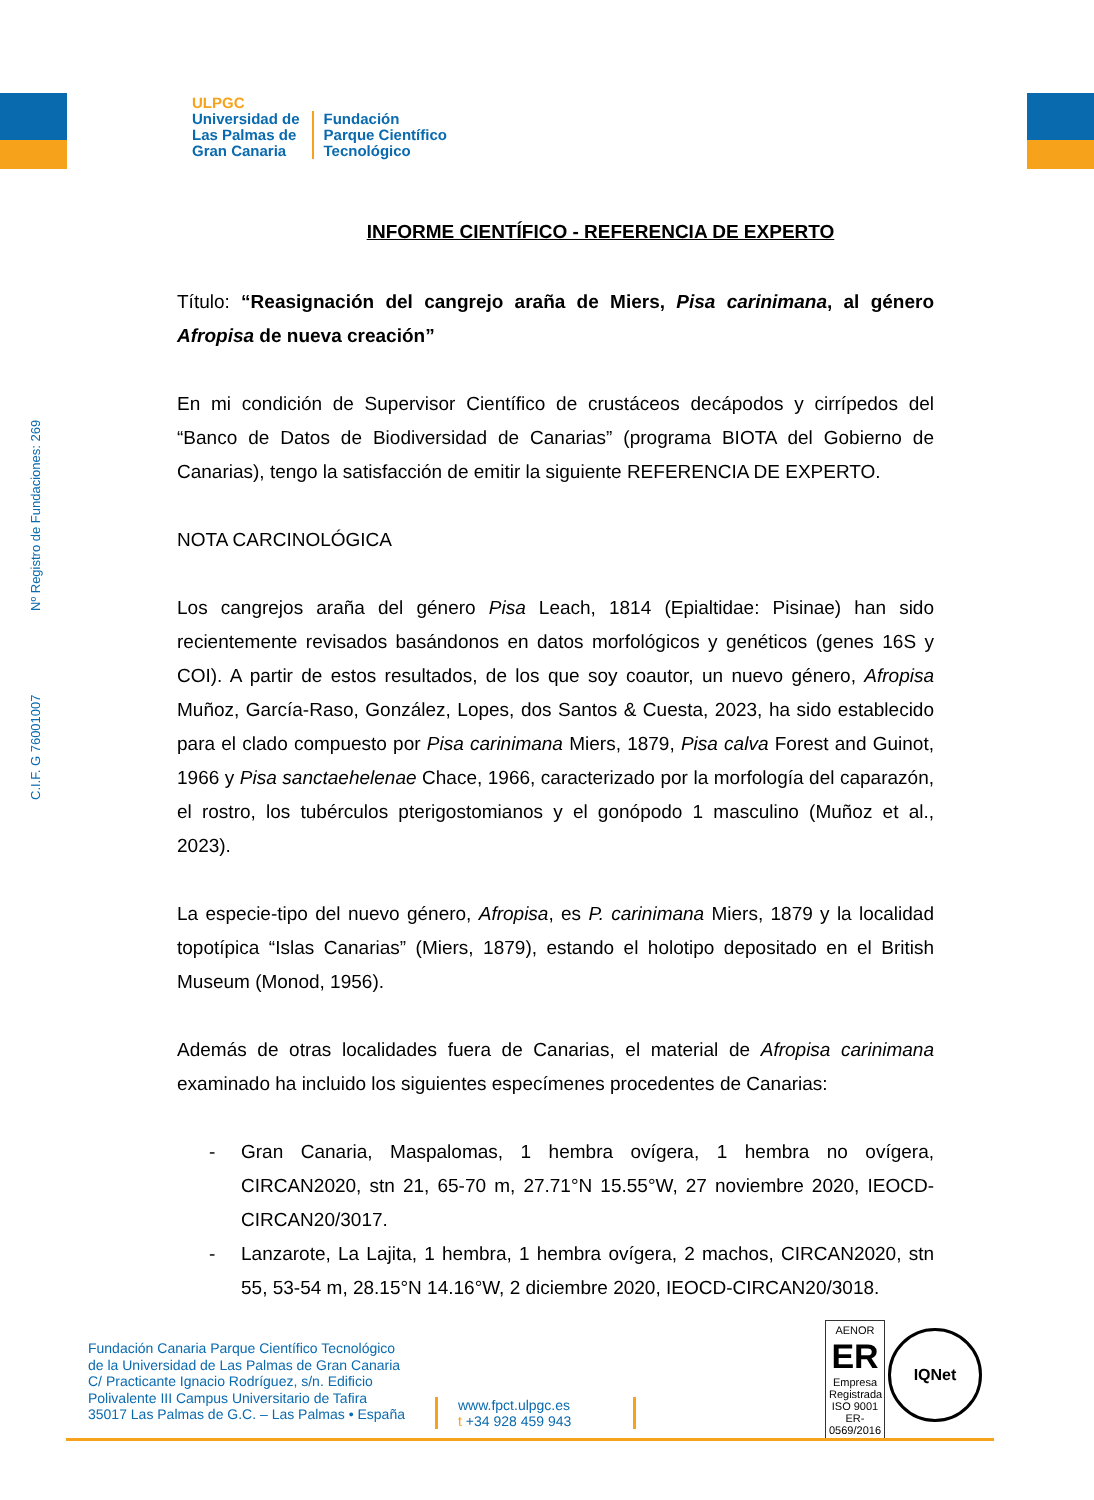ULPGC
Universidad de
Las Palmas de
Gran Canaria
Fundación
Parque Científico
Tecnológico
C.I.F. G 76001007 Nº Registro de Fundaciones: 269
INFORME CIENTÍFICO - REFERENCIA DE EXPERTO
Título: “Reasignación del cangrejo araña de Miers, Pisa carinimana, al género Afropisa de nueva creación”
En mi condición de Supervisor Científico de crustáceos decápodos y cirrípedos del “Banco de Datos de Biodiversidad de Canarias” (programa BIOTA del Gobierno de Canarias), tengo la satisfacción de emitir la siguiente REFERENCIA DE EXPERTO.
NOTA CARCINOLÓGICA
Los cangrejos araña del género Pisa Leach, 1814 (Epialtidae: Pisinae) han sido recientemente revisados basándonos en datos morfológicos y genéticos (genes 16S y COI). A partir de estos resultados, de los que soy coautor, un nuevo género, Afropisa Muñoz, García-Raso, González, Lopes, dos Santos & Cuesta, 2023, ha sido establecido para el clado compuesto por Pisa carinimana Miers, 1879, Pisa calva Forest and Guinot, 1966 y Pisa sanctaehelenae Chace, 1966, caracterizado por la morfología del caparazón, el rostro, los tubérculos pterigostomianos y el gonópodo 1 masculino (Muñoz et al., 2023).
La especie-tipo del nuevo género, Afropisa, es P. carinimana Miers, 1879 y la localidad topotípica “Islas Canarias” (Miers, 1879), estando el holotipo depositado en el British Museum (Monod, 1956).
Además de otras localidades fuera de Canarias, el material de Afropisa carinimana examinado ha incluido los siguientes especímenes procedentes de Canarias:
- Gran Canaria, Maspalomas, 1 hembra ovígera, 1 hembra no ovígera, CIRCAN2020, stn 21, 65-70 m, 27.71°N 15.55°W, 27 noviembre 2020, IEOCD-CIRCAN20/3017.
- Lanzarote, La Lajita, 1 hembra, 1 hembra ovígera, 2 machos, CIRCAN2020, stn 55, 53-54 m, 28.15°N 14.16°W, 2 diciembre 2020, IEOCD-CIRCAN20/3018.
Fundación Canaria Parque Científico Tecnológico
de la Universidad de Las Palmas de Gran Canaria
C/ Practicante Ignacio Rodríguez, s/n. Edificio
Polivalente III Campus Universitario de Tafira
35017 Las Palmas de G.C. – Las Palmas • España
www.fpct.ulpgc.es
t +34 928 459 943
AENOR
ER
Empresa Registrada
ISO 9001
ER-0569/2016
IQNet